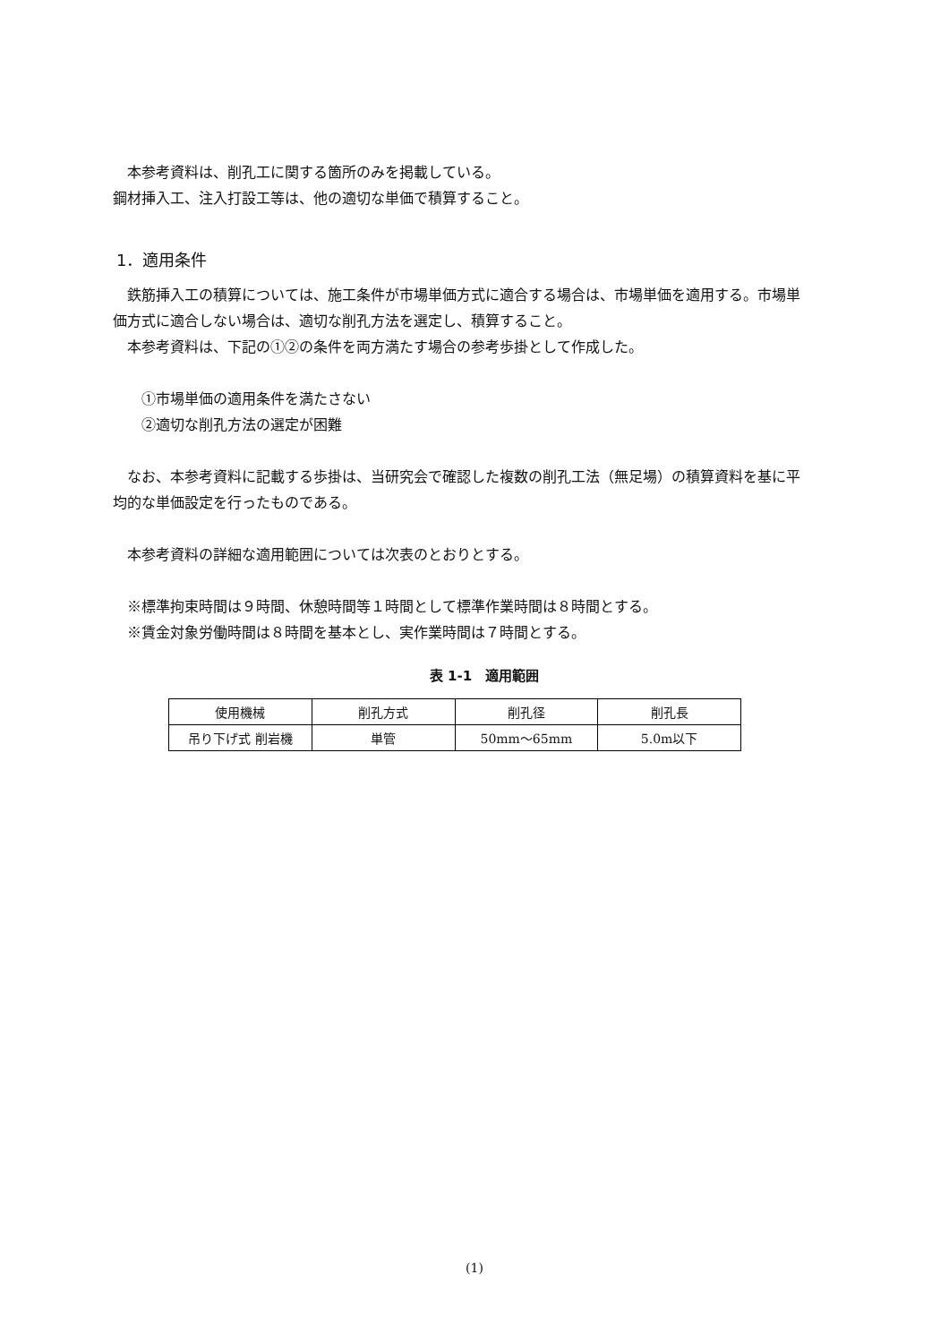本参考資料は、削孔工に関する箇所のみを掲載している。
鋼材挿入工、注入打設工等は、他の適切な単価で積算すること。
1．適用条件
　鉄筋挿入工の積算については、施工条件が市場単価方式に適合する場合は、市場単価を適用する。市場単価方式に適合しない場合は、適切な削孔方法を選定し、積算すること。
　本参考資料は、下記の①②の条件を両方満たす場合の参考歩掛として作成した。
　　①市場単価の適用条件を満たさない
　　②適切な削孔方法の選定が困難
　なお、本参考資料に記載する歩掛は、当研究会で確認した複数の削孔工法（無足場）の積算資料を基に平均的な単価設定を行ったものである。
　本参考資料の詳細な適用範囲については次表のとおりとする。
　※標準拘束時間は９時間、休憩時間等１時間として標準作業時間は８時間とする。
　※賃金対象労働時間は８時間を基本とし、実作業時間は７時間とする。
表 1-1　適用範囲
| 使用機械 | 削孔方式 | 削孔径 | 削孔長 |
| --- | --- | --- | --- |
| 吊り下げ式 削岩機 | 単管 | 50mm～65mm | 5.0m以下 |
(1)